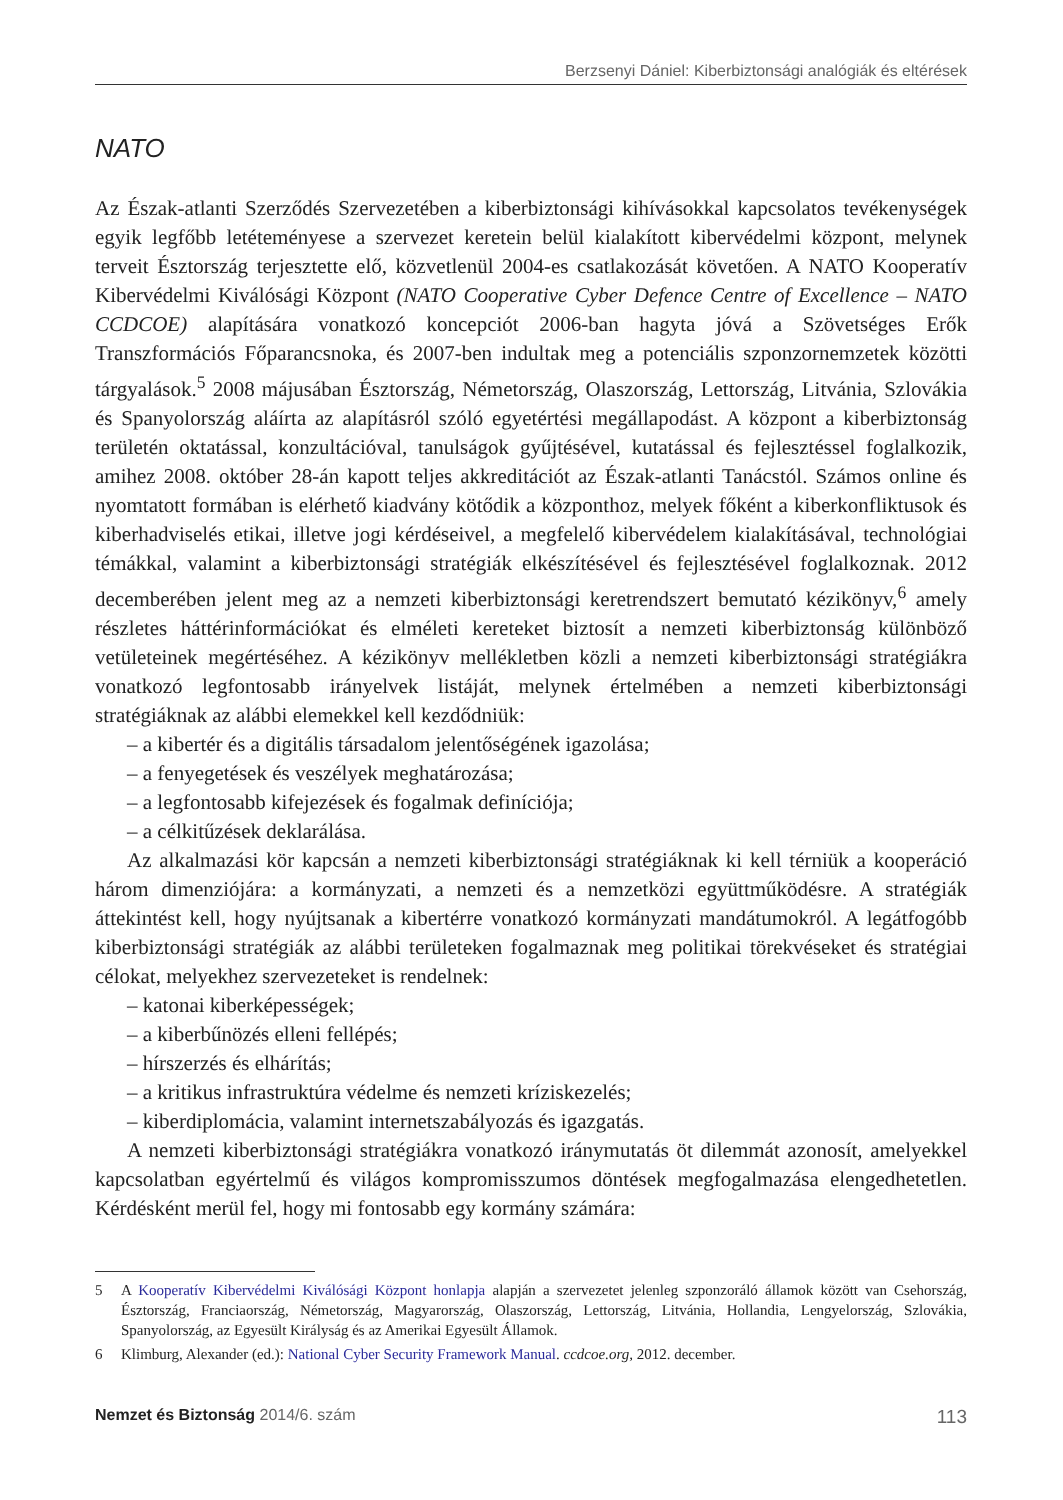Berzsenyi Dániel: Kiberbiztonsági analógiák és eltérések
NATO
Az Észak-atlanti Szerződés Szervezetében a kiberbiztonsági kihívásokkal kapcsolatos tevékenységek egyik legfőbb letéteményese a szervezet keretein belül kialakított kibervédelmi központ, melynek terveit Észtország terjesztette elő, közvetlenül 2004-es csatlakozását követően. A NATO Kooperatív Kibervédelmi Kiválósági Központ (NATO Cooperative Cyber Defence Centre of Excellence – NATO CCDCOE) alapítására vonatkozó koncepciót 2006-ban hagyta jóvá a Szövetséges Erők Transzformációs Főparancsnoka, és 2007-ben indultak meg a potenciális szponzornemzetek közötti tárgyalások.<sup>5</sup> 2008 májusában Észtország, Németország, Olaszország, Lettország, Litvánia, Szlovákia és Spanyolország aláírta az alapításról szóló egyetértési megállapodást. A központ a kiberbiztonság területén oktatással, konzultációval, tanulságok gyűjtésével, kutatással és fejlesztéssel foglalkozik, amihez 2008. október 28-án kapott teljes akkreditációt az Észak-atlanti Tanácstól. Számos online és nyomtatott formában is elérhető kiadvány kötődik a központhoz, melyek főként a kiberkonfliktusok és kiberhadviselés etikai, illetve jogi kérdéseivel, a megfelelő kibervédelem kialakításával, technológiai témákkal, valamint a kiberbiztonsági stratégiák elkészítésével és fejlesztésével foglalkoznak. 2012 decemberében jelent meg az a nemzeti kiberbiztonsági keretrendszert bemutató kézikönyv,<sup>6</sup> amely részletes háttérinformációkat és elméleti kereteket biztosít a nemzeti kiberbiztonság különböző vetületeinek megértéséhez. A kézikönyv mellékletben közli a nemzeti kiberbiztonsági stratégiákra vonatkozó legfontosabb irányelvek listáját, melynek értelmében a nemzeti kiberbiztonsági stratégiáknak az alábbi elemekkel kell kezdődniük:
– a kibertér és a digitális társadalom jelentőségének igazolása;
– a fenyegetések és veszélyek meghatározása;
– a legfontosabb kifejezések és fogalmak definíciója;
– a célkitűzések deklarálása.
Az alkalmazási kör kapcsán a nemzeti kiberbiztonsági stratégiáknak ki kell térniük a kooperáció három dimenziójára: a kormányzati, a nemzeti és a nemzetközi együttműködésre. A stratégiák áttekintést kell, hogy nyújtsanak a kibertérre vonatkozó kormányzati mandátumokról. A legátfogóbb kiberbiztonsági stratégiák az alábbi területeken fogalmaznak meg politikai törekvéseket és stratégiai célokat, melyekhez szervezeteket is rendelnek:
– katonai kiberképességek;
– a kiberbűnözés elleni fellépés;
– hírszerzés és elhárítás;
– a kritikus infrastruktúra védelme és nemzeti kríziskezelés;
– kiberdiplomácia, valamint internetszabályozás és igazgatás.
A nemzeti kiberbiztonsági stratégiákra vonatkozó iránymutatás öt dilemmát azonosít, amelyekkel kapcsolatban egyértelmű és világos kompromisszumos döntések megfogalmazása elengedhetetlen. Kérdésként merül fel, hogy mi fontosabb egy kormány számára:
5 A Kooperatív Kibervédelmi Kiválósági Központ honlapja alapján a szervezetet jelenleg szponzoráló államok között van Csehország, Észtország, Franciaország, Németország, Magyarország, Olaszország, Lettország, Litvánia, Hollandia, Lengyelország, Szlovákia, Spanyolország, az Egyesült Királyság és az Amerikai Egyesült Államok.
6 Klimburg, Alexander (ed.): National Cyber Security Framework Manual. ccdcoe.org, 2012. december.
Nemzet és Biztonság 2014/6. szám 113